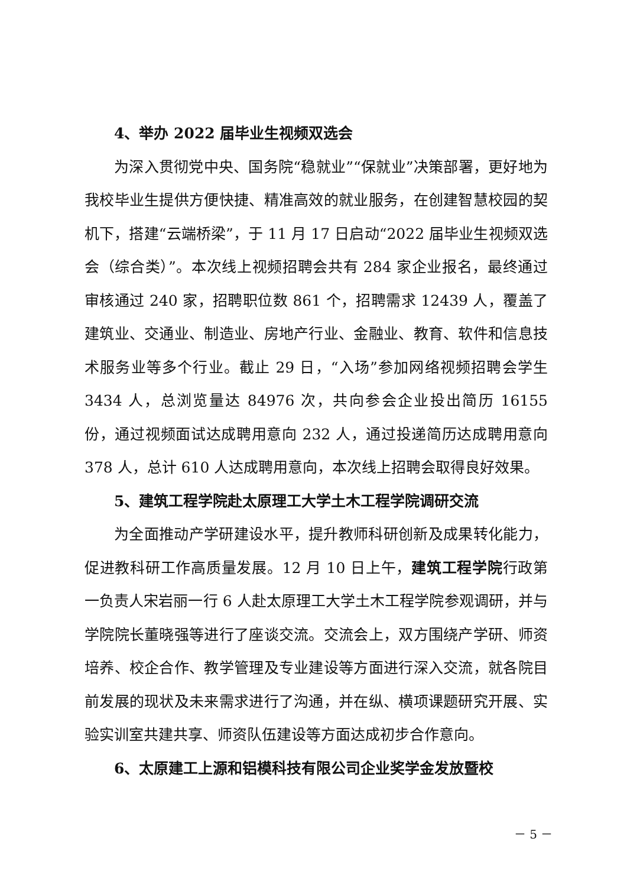4、举办 2022 届毕业生视频双选会
为深入贯彻党中央、国务院“稳就业”“保就业”决策部署，更好地为我校毕业生提供方便快捷、精准高效的就业服务，在创建智慧校园的契机下，搭建“云端桥梁”，于 11 月 17 日启动“2022 届毕业生视频双选会（综合类）”。本次线上视频招聘会共有 284 家企业报名，最终通过审核通过 240 家，招聘职位数 861 个，招聘需求 12439 人，覆盖了建筑业、交通业、制造业、房地产行业、金融业、教育、软件和信息技术服务业等多个行业。截止 29 日，“入场”参加网络视频招聘会学生 3434 人，总浏览量达 84976 次，共向参会企业投出简历 16155 份，通过视频面试达成聘用意向 232 人，通过投递简历达成聘用意向 378 人，总计 610 人达成聘用意向，本次线上招聘会取得良好效果。
5、建筑工程学院赴太原理工大学土木工程学院调研交流
为全面推动产学研建设水平，提升教师科研创新及成果转化能力，促进教科研工作高质量发展。12 月 10 日上午，建筑工程学院行政第一负责人宋岩丽一行 6 人赴太原理工大学土木工程学院参观调研，并与学院院长董晓强等进行了座谈交流。交流会上，双方围绕产学研、师资培养、校企合作、教学管理及专业建设等方面进行深入交流，就各院目前发展的现状及未来需求进行了沟通，并在纵、横项课题研究开展、实验实训室共建共享、师资队伍建设等方面达成初步合作意向。
6、太原建工上源和铝模科技有限公司企业奖学金发放暨校
－ 5 －